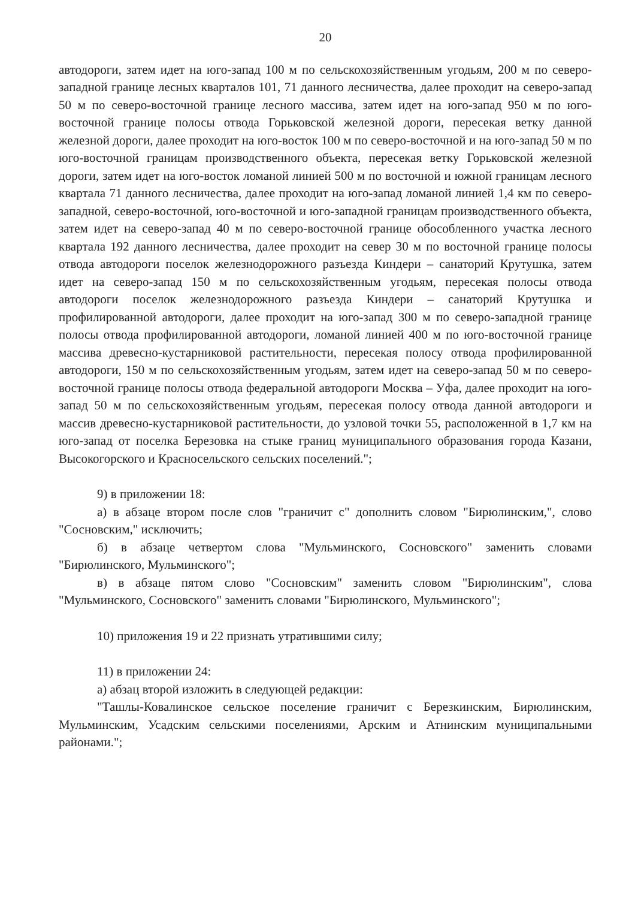20
автодороги, затем идет на юго-запад 100 м по сельскохозяйственным угодьям, 200 м по северо-западной границе лесных кварталов 101, 71 данного лесничества, далее проходит на северо-запад 50 м по северо-восточной границе лесного массива, затем идет на юго-запад 950 м по юго-восточной границе полосы отвода Горьковской железной дороги, пересекая ветку данной железной дороги, далее проходит на юго-восток 100 м по северо-восточной и на юго-запад 50 м по юго-восточной границам производственного объекта, пересекая ветку Горьковской железной дороги, затем идет на юго-восток ломаной линией 500 м по восточной и южной границам лесного квартала 71 данного лесничества, далее проходит на юго-запад ломаной линией 1,4 км по северо-западной, северо-восточной, юго-восточной и юго-западной границам производственного объекта, затем идет на северо-запад 40 м по северо-восточной границе обособленного участка лесного квартала 192 данного лесничества, далее проходит на север 30 м по восточной границе полосы отвода автодороги поселок железнодорожного разъезда Киндери – санаторий Крутушка, затем идет на северо-запад 150 м по сельскохозяйственным угодьям, пересекая полосы отвода автодороги поселок железнодорожного разъезда Киндери – санаторий Крутушка и профилированной автодороги, далее проходит на юго-запад 300 м по северо-западной границе полосы отвода профилированной автодороги, ломаной линией 400 м по юго-восточной границе массива древесно-кустарниковой растительности, пересекая полосу отвода профилированной автодороги, 150 м по сельскохозяйственным угодьям, затем идет на северо-запад 50 м по северо-восточной границе полосы отвода федеральной автодороги Москва – Уфа, далее проходит на юго-запад 50 м по сельскохозяйственным угодьям, пересекая полосу отвода данной автодороги и массив древесно-кустарниковой растительности, до узловой точки 55, расположенной в 1,7 км на юго-запад от поселка Березовка на стыке границ муниципального образования города Казани, Высокогорского и Красносельского сельских поселений.";
9) в приложении 18:
а) в абзаце втором после слов "граничит с" дополнить словом "Бирюлинским,", слово "Сосновским," исключить;
б) в абзаце четвертом слова "Мульминского, Сосновского" заменить словами "Бирюлинского, Мульминского";
в) в абзаце пятом слово "Сосновским" заменить словом "Бирюлинским", слова "Мульминского, Сосновского" заменить словами "Бирюлинского, Мульминского";
10) приложения 19 и 22 признать утратившими силу;
11) в приложении 24:
а) абзац второй изложить в следующей редакции:
"Ташлы-Ковалинское сельское поселение граничит с Березкинским, Бирюлинским, Мульминским, Усадским сельскими поселениями, Арским и Атнинским муниципальными районами.";